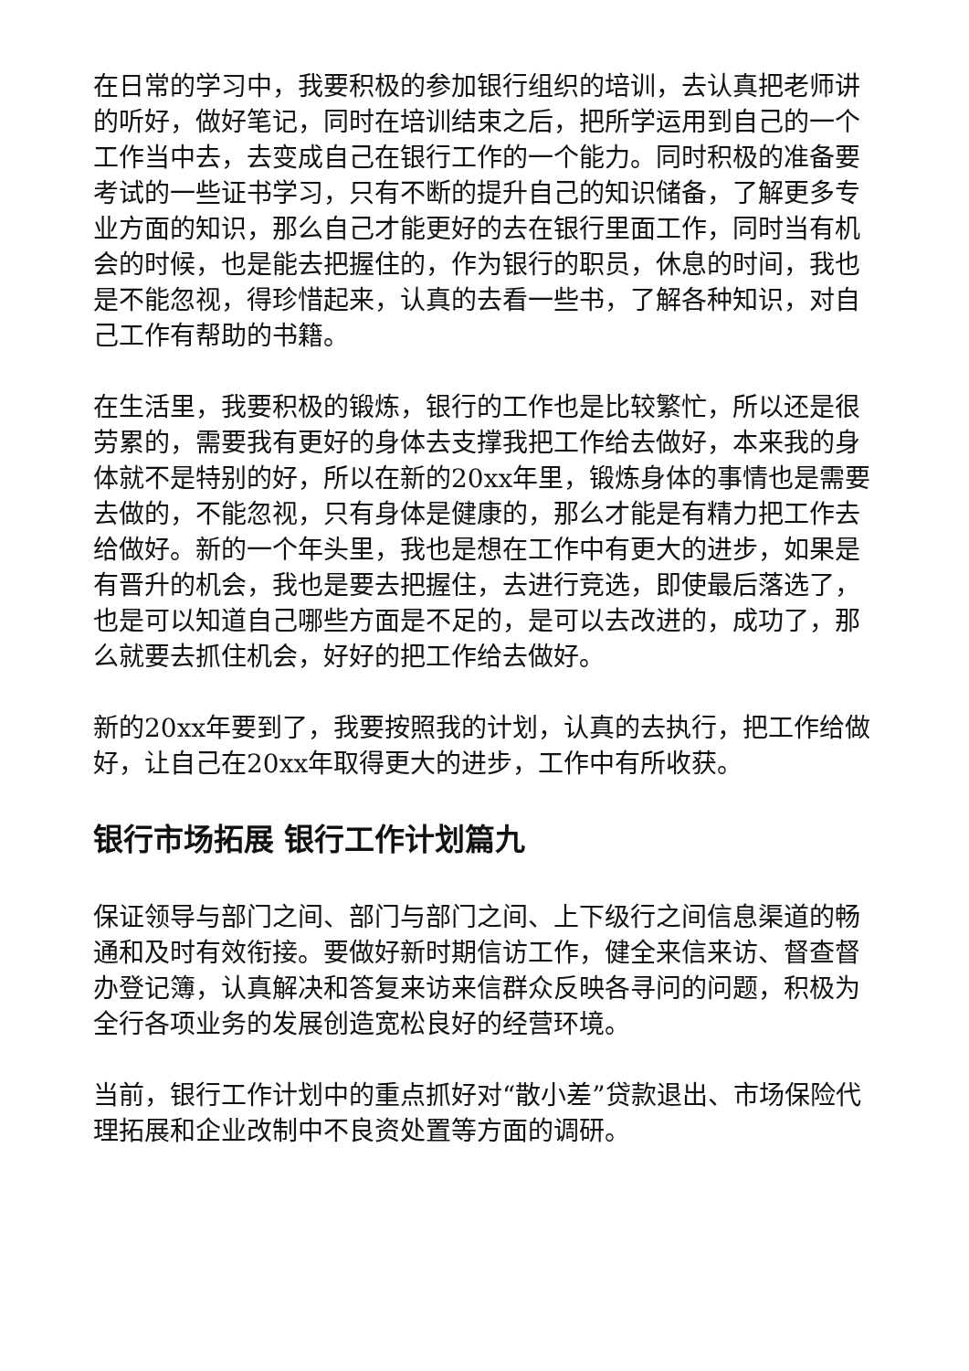在日常的学习中，我要积极的参加银行组织的培训，去认真把老师讲的听好，做好笔记，同时在培训结束之后，把所学运用到自己的一个工作当中去，去变成自己在银行工作的一个能力。同时积极的准备要考试的一些证书学习，只有不断的提升自己的知识储备，了解更多专业方面的知识，那么自己才能更好的去在银行里面工作，同时当有机会的时候，也是能去把握住的，作为银行的职员，休息的时间，我也是不能忽视，得珍惜起来，认真的去看一些书，了解各种知识，对自己工作有帮助的书籍。
在生活里，我要积极的锻炼，银行的工作也是比较繁忙，所以还是很劳累的，需要我有更好的身体去支撑我把工作给去做好，本来我的身体就不是特别的好，所以在新的20xx年里，锻炼身体的事情也是需要去做的，不能忽视，只有身体是健康的，那么才能是有精力把工作去给做好。新的一个年头里，我也是想在工作中有更大的进步，如果是有晋升的机会，我也是要去把握住，去进行竞选，即使最后落选了，也是可以知道自己哪些方面是不足的，是可以去改进的，成功了，那么就要去抓住机会，好好的把工作给去做好。
新的20xx年要到了，我要按照我的计划，认真的去执行，把工作给做好，让自己在20xx年取得更大的进步，工作中有所收获。
银行市场拓展 银行工作计划篇九
保证领导与部门之间、部门与部门之间、上下级行之间信息渠道的畅通和及时有效衔接。要做好新时期信访工作，健全来信来访、督查督办登记簿，认真解决和答复来访来信群众反映各寻问的问题，积极为全行各项业务的发展创造宽松良好的经营环境。
当前，银行工作计划中的重点抓好对“散小差”贷款退出、市场保险代理拓展和企业改制中不良资处置等方面的调研。